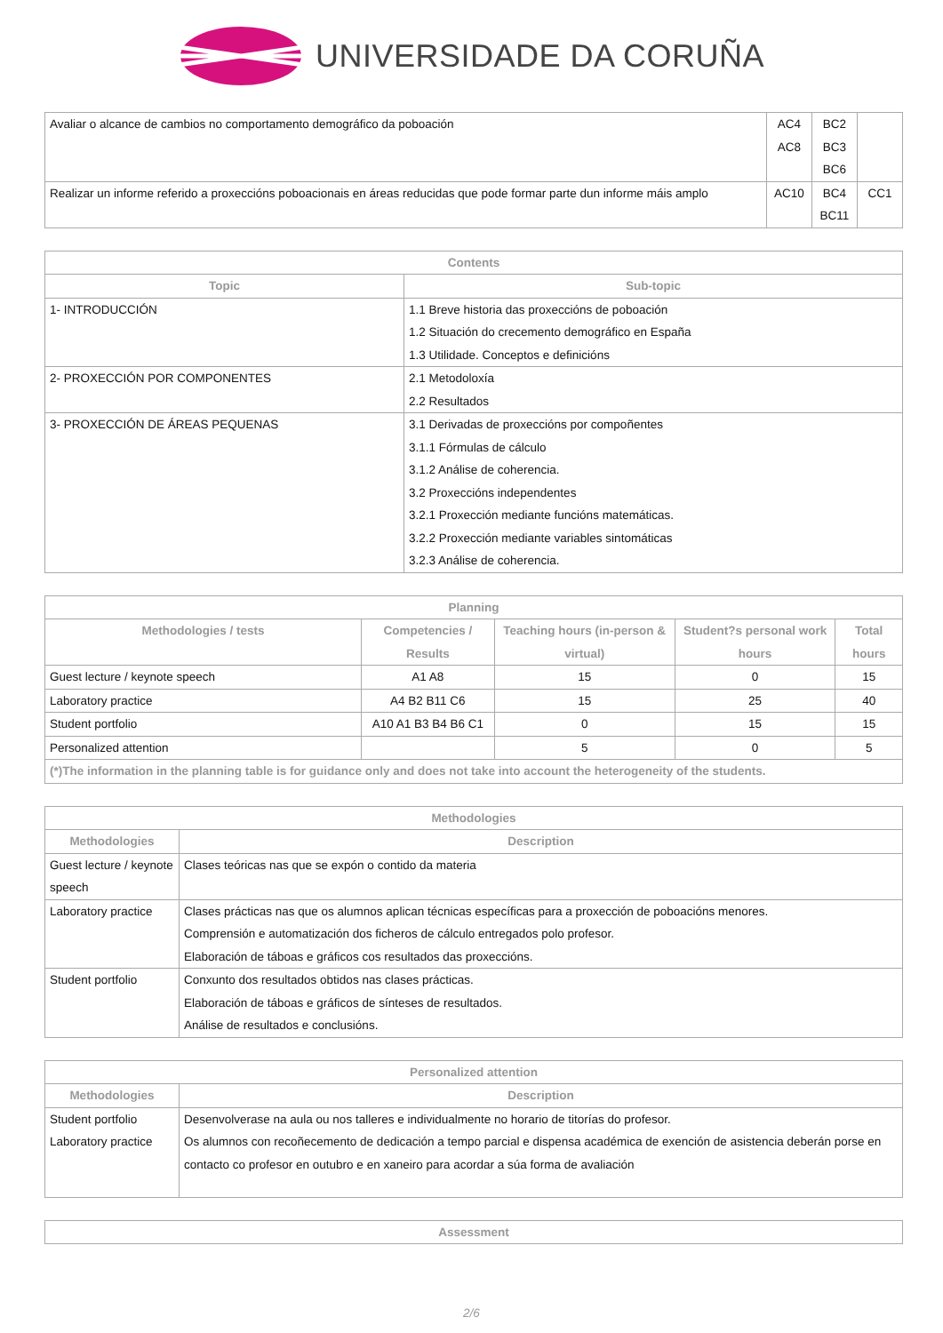UNIVERSIDADE DA CORUÑA
| Avaliar o alcance de cambios no comportamento demográfico da poboación | AC4 AC8 | BC2 BC3 BC6 | |
| Realizar un informe referido a proxeccións poboacionais en áreas reducidas que pode formar parte dun informe máis amplo | AC10 | BC4 BC11 | CC1 |
| Contents | |
| --- | --- |
| Topic | Sub-topic |
| 1- INTRODUCCIÓN | 1.1 Breve historia das proxeccións de poboación 1.2 Situación do crecemento demográfico en España 1.3 Utilidade. Conceptos e definicións |
| 2- PROXECCIÓN POR COMPONENTES | 2.1 Metodoloxía 2.2 Resultados |
| 3- PROXECCIÓN DE ÁREAS PEQUENAS | 3.1 Derivadas de proxeccións por compoñentes 3.1.1 Fórmulas de cálculo 3.1.2 Análise de coherencia. 3.2 Proxeccións independentes 3.2.1 Proxección mediante funcións matemáticas. 3.2.2 Proxección mediante variables sintomáticas 3.2.3 Análise de coherencia. |
| Planning | | | | |
| --- | --- | --- | --- | --- |
| Methodologies / tests | Competencies / Results | Teaching hours (in-person & virtual) | Student?s personal work hours | Total hours |
| Guest lecture / keynote speech | A1 A8 | 15 | 0 | 15 |
| Laboratory practice | A4 B2 B11 C6 | 15 | 25 | 40 |
| Student portfolio | A10 A1 B3 B4 B6 C1 | 0 | 15 | 15 |
| Personalized attention | | 5 | 0 | 5 |
| (*)The information in the planning table is for guidance only and does not take into account the heterogeneity of the students. | | | | |
| Methodologies | |
| --- | --- |
| Methodologies | Description |
| Guest lecture / keynote speech | Clases teóricas nas que se expón o contido da materia |
| Laboratory practice | Clases prácticas nas que os alumnos aplican técnicas específicas para a proxección de poboacións menores. Comprensión e automatización dos ficheros de cálculo entregados polo profesor. Elaboración de táboas e gráficos cos resultados das proxeccións. |
| Student portfolio | Conxunto dos resultados obtidos nas clases prácticas. Elaboración de táboas e gráficos de sínteses de resultados. Análise de resultados e conclusións. |
| Personalized attention | |
| --- | --- |
| Methodologies | Description |
| Student portfolio Laboratory practice | Desenvolverase na aula ou nos talleres e individualmente no horario de titorías do profesor. Os alumnos con recoñecemento de dedicación a tempo parcial e dispensa académica de exención de asistencia deberán porse en contacto co profesor en outubro e en xaneiro para acordar a súa forma de avaliación |
| Assessment |
| --- |
2/6